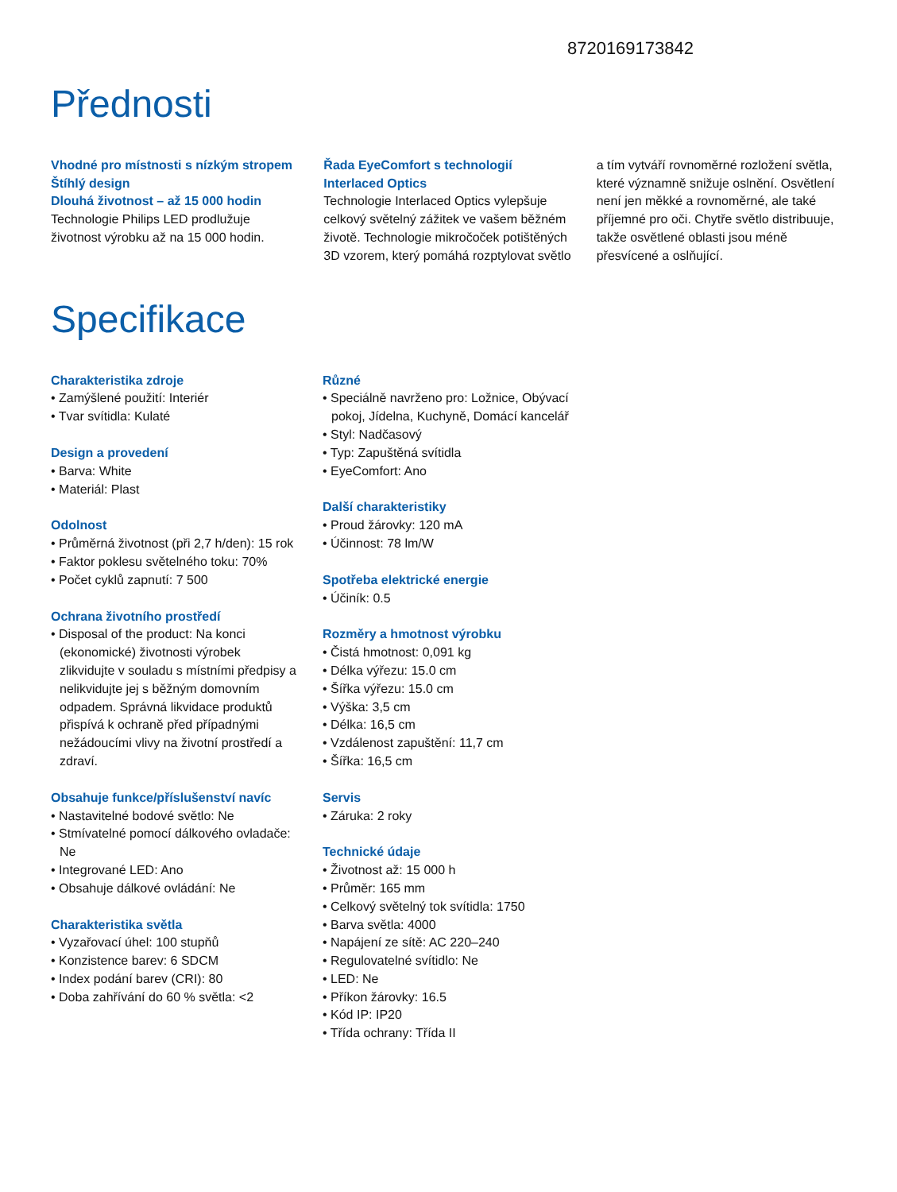8720169173842
Přednosti
Vhodné pro místnosti s nízkým stropem Štíhlý design
Dlouhá životnost – až 15 000 hodin
Technologie Philips LED prodlužuje životnost výrobku až na 15 000 hodin.
Řada EyeComfort s technologií Interlaced Optics
Technologie Interlaced Optics vylepšuje celkový světelný zážitek ve vašem běžném životě. Technologie mikročoček potištěných 3D vzorem, který pomáhá rozptylovat světlo a tím vytváří rovnoměrné rozložení světla, které významně snižuje oslnění. Osvětlení není jen měkké a rovnoměrné, ale také příjemné pro oči. Chytře světlo distribuuje, takže osvětlené oblasti jsou méně přesvícené a oslňující.
Specifikace
Charakteristika zdroje
• Zamýšlené použití: Interiér
• Tvar svítidla: Kulaté
Design a provedení
• Barva: White
• Materiál: Plast
Odolnost
• Průměrná životnost (při 2,7 h/den): 15 rok
• Faktor poklesu světelného toku: 70%
• Počet cyklů zapnutí: 7 500
Ochrana životního prostředí
• Disposal of the product: Na konci (ekonomické) životnosti výrobek zlikvidujte v souladu s místními předpisy a nelikvidujte jej s běžným domovním odpadem. Správná likvidace produktů přispívá k ochraně před případnými nežádoucími vlivy na životní prostředí a zdraví.
Obsahuje funkce/příslušenství navíc
• Nastavitelné bodové světlo: Ne
• Stmívatelné pomocí dálkového ovladače: Ne
• Integrované LED: Ano
• Obsahuje dálkové ovládání: Ne
Charakteristika světla
• Vyzařovací úhel: 100 stupňů
• Konzistence barev: 6 SDCM
• Index podání barev (CRI): 80
• Doba zahřívání do 60 % světla: <2
Různé
• Speciálně navrženo pro: Ložnice, Obývací pokoj, Jídelna, Kuchyně, Domácí kancelář
• Styl: Nadčasový
• Typ: Zapuštěná svítidla
• EyeComfort: Ano
Další charakteristiky
• Proud žárovky: 120 mA
• Účinnost: 78 lm/W
Spotřeba elektrické energie
• Účiník: 0.5
Rozměry a hmotnost výrobku
• Čistá hmotnost: 0,091 kg
• Délka výřezu: 15.0 cm
• Šířka výřezu: 15.0 cm
• Výška: 3,5 cm
• Délka: 16,5 cm
• Vzdálenost zapuštění: 11,7 cm
• Šířka: 16,5 cm
Servis
• Záruka: 2 roky
Technické údaje
• Životnost až: 15 000 h
• Průměr: 165 mm
• Celkový světelný tok svítidla: 1750
• Barva světla: 4000
• Napájení ze sítě: AC 220–240
• Regulovatelné svítidlo: Ne
• LED: Ne
• Příkon žárovky: 16.5
• Kód IP: IP20
• Třída ochrany: Třída II